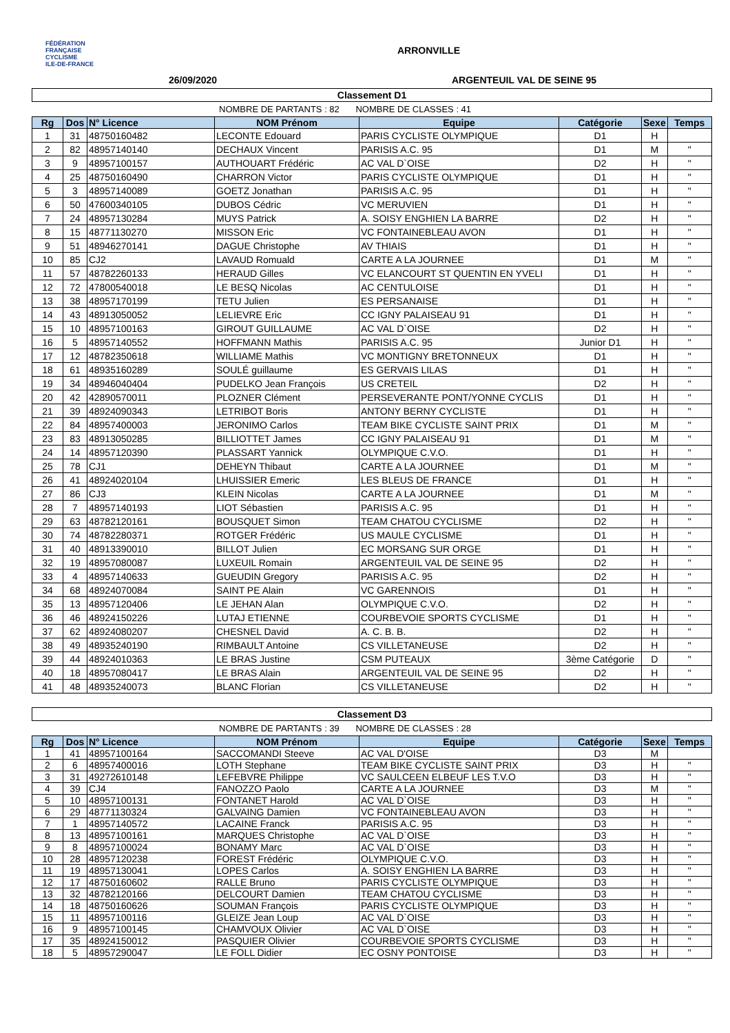FÉDÉRATION
FRANÇAISE
CYCLISME
ILE-DE-FRANCE
ARRONVILLE
26/09/2020 ARGENTEUIL VAL DE SEINE 95
Classement D1
NOMBRE DE PARTANTS : 82 NOMBRE DE CLASSES : 41
| Rg | Dos | N° Licence | NOM Prénom | Equipe | Catégorie | Sexe | Temps |
| --- | --- | --- | --- | --- | --- | --- | --- |
| 1 | 31 | 48750160482 | LECONTE Edouard | PARIS CYCLISTE OLYMPIQUE | D1 | H | |
| 2 | 82 | 48957140140 | DECHAUX Vincent | PARISIS A.C. 95 | D1 | M | " |
| 3 | 9 | 48957100157 | AUTHOUART Frédéric | AC VAL D`OISE | D2 | H | " |
| 4 | 25 | 48750160490 | CHARRON Victor | PARIS CYCLISTE OLYMPIQUE | D1 | H | " |
| 5 | 3 | 48957140089 | GOETZ Jonathan | PARISIS A.C. 95 | D1 | H | " |
| 6 | 50 | 47600340105 | DUBOS Cédric | VC MERUVIEN | D1 | H | " |
| 7 | 24 | 48957130284 | MUYS Patrick | A. SOISY ENGHIEN LA BARRE | D2 | H | " |
| 8 | 15 | 48771130270 | MISSON Eric | VC FONTAINEBLEAU AVON | D1 | H | " |
| 9 | 51 | 48946270141 | DAGUE Christophe | AV THIAIS | D1 | H | " |
| 10 | 85 | CJ2 | LAVAUD Romuald | CARTE A LA JOURNEE | D1 | M | " |
| 11 | 57 | 48782260133 | HERAUD Gilles | VC ELANCOURT ST QUENTIN EN YVELI | D1 | H | " |
| 12 | 72 | 47800540018 | LE BESQ Nicolas | AC CENTULOISE | D1 | H | " |
| 13 | 38 | 48957170199 | TETU Julien | ES PERSANAISE | D1 | H | " |
| 14 | 43 | 48913050052 | LELIEVRE Eric | CC IGNY PALAISEAU 91 | D1 | H | " |
| 15 | 10 | 48957100163 | GIROUT GUILLAUME | AC VAL D`OISE | D2 | H | " |
| 16 | 5 | 48957140552 | HOFFMANN Mathis | PARISIS A.C. 95 | Junior D1 | H | " |
| 17 | 12 | 48782350618 | WILLIAME Mathis | VC MONTIGNY BRETONNEUX | D1 | H | " |
| 18 | 61 | 48935160289 | SOULÉ guillaume | ES GERVAIS LILAS | D1 | H | " |
| 19 | 34 | 48946040404 | PUDELKO Jean François | US CRETEIL | D2 | H | " |
| 20 | 42 | 42890570011 | PLOZNER Clément | PERSEVERANTE PONT/YONNE CYCLIS | D1 | H | " |
| 21 | 39 | 48924090343 | LETRIBOT Boris | ANTONY BERNY CYCLISTE | D1 | H | " |
| 22 | 84 | 48957400003 | JERONIMO Carlos | TEAM BIKE CYCLISTE SAINT PRIX | D1 | M | " |
| 23 | 83 | 48913050285 | BILLIOTTET James | CC IGNY PALAISEAU 91 | D1 | M | " |
| 24 | 14 | 48957120390 | PLASSART Yannick | OLYMPIQUE C.V.O. | D1 | H | " |
| 25 | 78 | CJ1 | DEHEYN Thibaut | CARTE A LA JOURNEE | D1 | M | " |
| 26 | 41 | 48924020104 | LHUISSIER Emeric | LES BLEUS DE FRANCE | D1 | H | " |
| 27 | 86 | CJ3 | KLEIN Nicolas | CARTE A LA JOURNEE | D1 | M | " |
| 28 | 7 | 48957140193 | LIOT Sébastien | PARISIS A.C. 95 | D1 | H | " |
| 29 | 63 | 48782120161 | BOUSQUET Simon | TEAM CHATOU CYCLISME | D2 | H | " |
| 30 | 74 | 48782280371 | ROTGER Frédéric | US MAULE CYCLISME | D1 | H | " |
| 31 | 40 | 48913390010 | BILLOT Julien | EC MORSANG SUR ORGE | D1 | H | " |
| 32 | 19 | 48957080087 | LUXEUIL Romain | ARGENTEUIL VAL DE SEINE 95 | D2 | H | " |
| 33 | 4 | 48957140633 | GUEUDIN Gregory | PARISIS A.C. 95 | D2 | H | " |
| 34 | 68 | 48924070084 | SAINT PE Alain | VC GARENNOIS | D1 | H | " |
| 35 | 13 | 48957120406 | LE JEHAN Alan | OLYMPIQUE C.V.O. | D2 | H | " |
| 36 | 46 | 48924150226 | LUTAJ ETIENNE | COURBEVOIE SPORTS CYCLISME | D1 | H | " |
| 37 | 62 | 48924080207 | CHESNEL David | A. C. B. B. | D2 | H | " |
| 38 | 49 | 48935240190 | RIMBAULT Antoine | CS VILLETANEUSE | D2 | H | " |
| 39 | 44 | 48924010363 | LE BRAS Justine | CSM PUTEAUX | 3ème Catégorie | D | " |
| 40 | 18 | 48957080417 | LE BRAS Alain | ARGENTEUIL VAL DE SEINE 95 | D2 | H | " |
| 41 | 48 | 48935240073 | BLANC Florian | CS VILLETANEUSE | D2 | H | " |
Classement D3
NOMBRE DE PARTANTS : 39 NOMBRE DE CLASSES : 28
| Rg | Dos | N° Licence | NOM Prénom | Equipe | Catégorie | Sexe | Temps |
| --- | --- | --- | --- | --- | --- | --- | --- |
| 1 | 41 | 48957100164 | SACCOMANDI Steeve | AC VAL D'OISE | D3 | M | |
| 2 | 6 | 48957400016 | LOTH Stephane | TEAM BIKE CYCLISTE SAINT PRIX | D3 | H | " |
| 3 | 31 | 49272610148 | LEFEBVRE Philippe | VC SAULCEEN ELBEUF LES T.V.O | D3 | H | " |
| 4 | 39 | CJ4 | FANOZZO Paolo | CARTE A LA JOURNEE | D3 | M | " |
| 5 | 10 | 48957100131 | FONTANET Harold | AC VAL D`OISE | D3 | H | " |
| 6 | 29 | 48771130324 | GALVAING Damien | VC FONTAINEBLEAU AVON | D3 | H | " |
| 7 | 1 | 48957140572 | LACAINE Franck | PARISIS A.C. 95 | D3 | H | " |
| 8 | 13 | 48957100161 | MARQUES Christophe | AC VAL D`OISE | D3 | H | " |
| 9 | 8 | 48957100024 | BONAMY Marc | AC VAL D`OISE | D3 | H | " |
| 10 | 28 | 48957120238 | FOREST Frédéric | OLYMPIQUE C.V.O. | D3 | H | " |
| 11 | 19 | 48957130041 | LOPES Carlos | A. SOISY ENGHIEN LA BARRE | D3 | H | " |
| 12 | 17 | 48750160602 | RALLE Bruno | PARIS CYCLISTE OLYMPIQUE | D3 | H | " |
| 13 | 32 | 48782120166 | DELCOURT Damien | TEAM CHATOU CYCLISME | D3 | H | " |
| 14 | 18 | 48750160626 | SOUMAN François | PARIS CYCLISTE OLYMPIQUE | D3 | H | " |
| 15 | 11 | 48957100116 | GLEIZE Jean Loup | AC VAL D`OISE | D3 | H | " |
| 16 | 9 | 48957100145 | CHAMVOUX Olivier | AC VAL D`OISE | D3 | H | " |
| 17 | 35 | 48924150012 | PASQUIER Olivier | COURBEVOIE SPORTS CYCLISME | D3 | H | " |
| 18 | 5 | 48957290047 | LE FOLL Didier | EC OSNY PONTOISE | D3 | H | " |